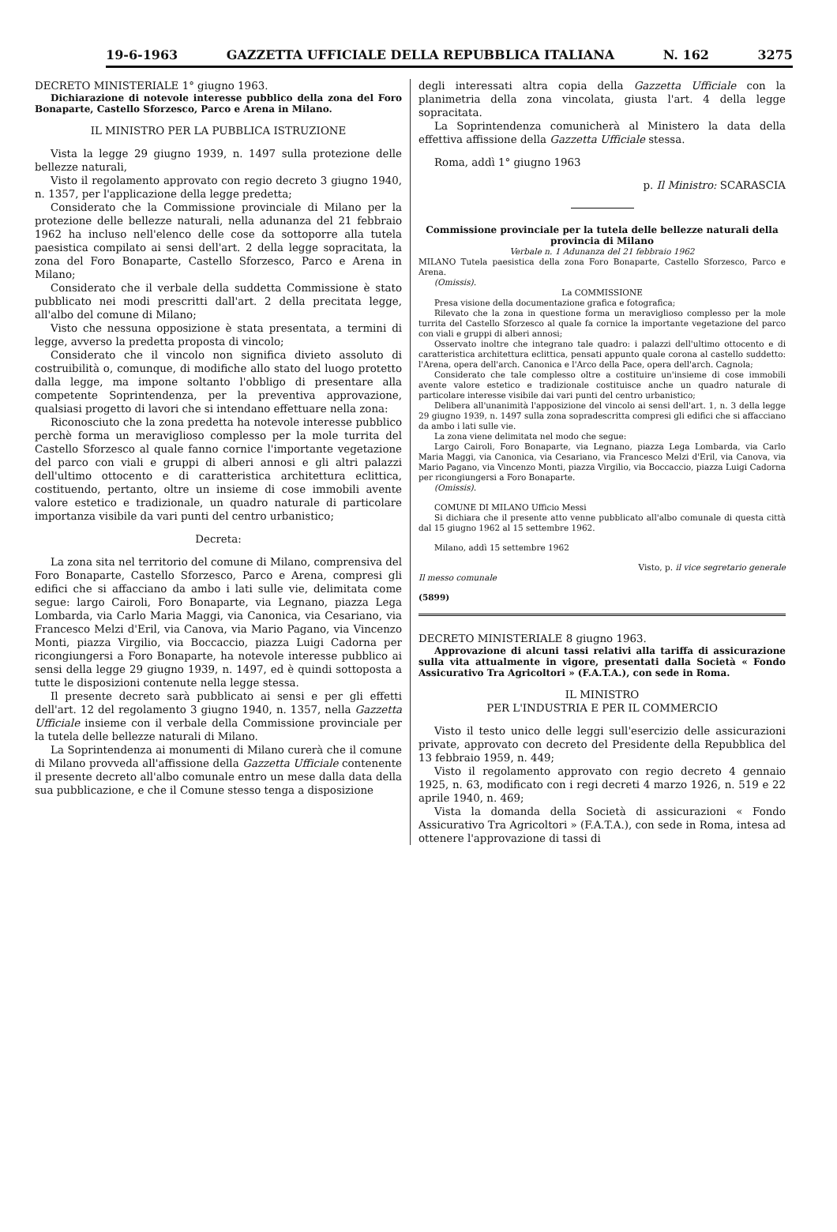19-6-1963 GAZZETTA UFFICIALE DELLA REPUBBLICA ITALIANA N. 162 3275
DECRETO MINISTERIALE 1° giugno 1963.
Dichiarazione di notevole interesse pubblico della zona del Foro Bonaparte, Castello Sforzesco, Parco e Arena in Milano.
IL MINISTRO PER LA PUBBLICA ISTRUZIONE
Vista la legge 29 giugno 1939, n. 1497 sulla protezione delle bellezze naturali,
Visto il regolamento approvato con regio decreto 3 giugno 1940, n. 1357, per l'applicazione della legge predetta;
Considerato che la Commissione provinciale di Milano per la protezione delle bellezze naturali, nella adunanza del 21 febbraio 1962 ha incluso nell'elenco delle cose da sottoporre alla tutela paesistica compilato ai sensi dell'art. 2 della legge sopracitata, la zona del Foro Bonaparte, Castello Sforzesco, Parco e Arena in Milano;
Considerato che il verbale della suddetta Commissione è stato pubblicato nei modi prescritti dall'art. 2 della precitata legge, all'albo del comune di Milano;
Visto che nessuna opposizione è stata presentata, a termini di legge, avverso la predetta proposta di vincolo;
Considerato che il vincolo non significa divieto assoluto di costruibilità o, comunque, di modifiche allo stato del luogo protetto dalla legge, ma impone soltanto l'obbligo di presentare alla competente Soprintendenza, per la preventiva approvazione, qualsiasi progetto di lavori che si intendano effettuare nella zona:
Riconosciuto che la zona predetta ha notevole interesse pubblico perchè forma un meraviglioso complesso per la mole turrita del Castello Sforzesco al quale fanno cornice l'importante vegetazione del parco con viali e gruppi di alberi annosi e gli altri palazzi dell'ultimo ottocento e di caratteristica architettura eclittica, costituendo, pertanto, oltre un insieme di cose immobili avente valore estetico e tradizionale, un quadro naturale di particolare importanza visibile da vari punti del centro urbanistico;
Decreta:
La zona sita nel territorio del comune di Milano, comprensiva del Foro Bonaparte, Castello Sforzesco, Parco e Arena, compresi gli edifici che si affacciano da ambo i lati sulle vie, delimitata come segue: largo Cairoli, Foro Bonaparte, via Legnano, piazza Lega Lombarda, via Carlo Maria Maggi, via Canonica, via Cesariano, via Francesco Melzi d'Eril, via Canova, via Mario Pagano, via Vincenzo Monti, piazza Virgilio, via Boccaccio, piazza Luigi Cadorna per ricongiungersi a Foro Bonaparte, ha notevole interesse pubblico ai sensi della legge 29 giugno 1939, n. 1497, ed è quindi sottoposta a tutte le disposizioni contenute nella legge stessa.
Il presente decreto sarà pubblicato ai sensi e per gli effetti dell'art. 12 del regolamento 3 giugno 1940, n. 1357, nella Gazzetta Ufficiale insieme con il verbale della Commissione provinciale per la tutela delle bellezze naturali di Milano.
La Soprintendenza ai monumenti di Milano curerà che il comune di Milano provveda all'affissione della Gazzetta Ufficiale contenente il presente decreto all'albo comunale entro un mese dalla data della sua pubblicazione, e che il Comune stesso tenga a disposizione
degli interessati altra copia della Gazzetta Ufficiale con la planimetria della zona vincolata, giusta l'art. 4 della legge sopracitata.
La Soprintendenza comunicherà al Ministero la data della effettiva affissione della Gazzetta Ufficiale stessa.
Roma, addì 1° giugno 1963
p. Il Ministro: SCARASCIA
Commissione provinciale per la tutela delle bellezze naturali della provincia di Milano
Verbale n. 1 Adunanza del 21 febbraio 1962
MILANO Tutela paesistica della zona Foro Bonaparte, Castello Sforzesco, Parco e Arena.
(Omissis).
La COMMISSIONE
Presa visione della documentazione grafica e fotografica;
Rilevato che la zona in questione forma un meraviglioso complesso per la mole turrita del Castello Sforzesco al quale fa cornice la importante vegetazione del parco con viali e gruppi di alberi annosi;
Osservato inoltre che integrano tale quadro: i palazzi dell'ultimo ottocento e di caratteristica architettura eclittica, pensati appunto quale corona al castello suddetto: l'Arena, opera dell'arch. Canonica e l'Arco della Pace, opera dell'arch. Cagnola;
Considerato che tale complesso oltre a costituire un'insieme di cose immobili avente valore estetico e tradizionale costituisce anche un quadro naturale di particolare interesse visibile dai vari punti del centro urbanistico;
Delibera all'unanimità l'apposizione del vincolo ai sensi dell'art. 1, n. 3 della legge 29 giugno 1939, n. 1497 sulla zona sopradescritta compresi gli edifici che si affacciano da ambo i lati sulle vie.
La zona viene delimitata nel modo che segue:
Largo Cairoli, Foro Bonaparte, via Legnano, piazza Lega Lombarda, via Carlo Maria Maggi, via Canonica, via Cesariano, via Francesco Melzi d'Eril, via Canova, via Mario Pagano, via Vincenzo Monti, piazza Virgilio, via Boccaccio, piazza Luigi Cadorna per ricongiungersi a Foro Bonaparte.
(Omissis).
COMUNE DI MILANO Ufficio Messi
Si dichiara che il presente atto venne pubblicato all'albo comunale di questa città dal 15 giugno 1962 al 15 settembre 1962.
Milano, addì 15 settembre 1962
Visto, p. il vice segretario generale
Il messo comunale
(5899)
DECRETO MINISTERIALE 8 giugno 1963.
Approvazione di alcuni tassi relativi alla tariffa di assicurazione sulla vita attualmente in vigore, presentati dalla Società « Fondo Assicurativo Tra Agricoltori » (F.A.T.A.), con sede in Roma.
IL MINISTRO
PER L'INDUSTRIA E PER IL COMMERCIO
Visto il testo unico delle leggi sull'esercizio delle assicurazioni private, approvato con decreto del Presidente della Repubblica del 13 febbraio 1959, n. 449;
Visto il regolamento approvato con regio decreto 4 gennaio 1925, n. 63, modificato con i regi decreti 4 marzo 1926, n. 519 e 22 aprile 1940, n. 469;
Vista la domanda della Società di assicurazioni « Fondo Assicurativo Tra Agricoltori » (F.A.T.A.), con sede in Roma, intesa ad ottenere l'approvazione di tassi di